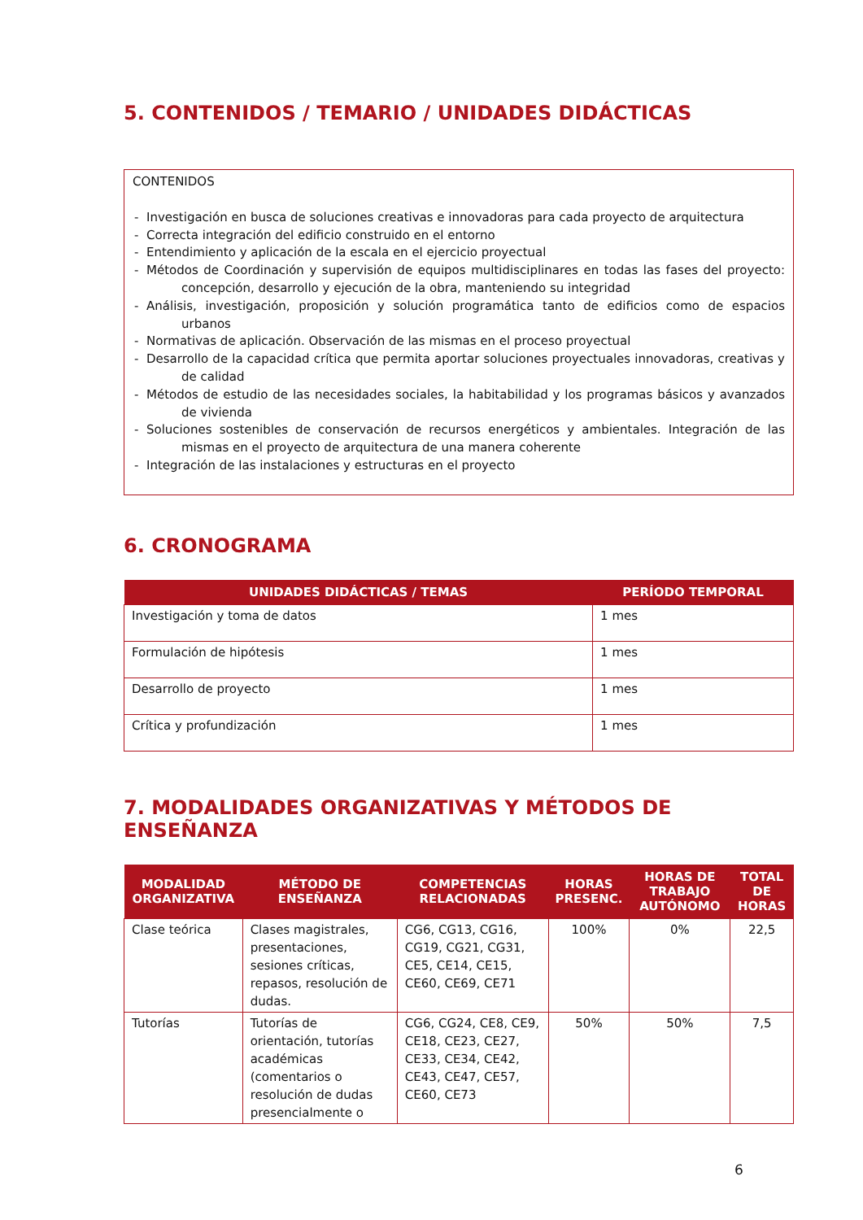5. CONTENIDOS / TEMARIO / UNIDADES DIDÁCTICAS
CONTENIDOS
- Investigación en busca de soluciones creativas e innovadoras para cada proyecto de arquitectura
- Correcta integración del edificio construido en el entorno
- Entendimiento y aplicación de la escala en el ejercicio proyectual
- Métodos de Coordinación y supervisión de equipos multidisciplinares en todas las fases del proyecto: concepción, desarrollo y ejecución de la obra, manteniendo su integridad
- Análisis, investigación, proposición y solución programática tanto de edificios como de espacios urbanos
- Normativas de aplicación. Observación de las mismas en el proceso proyectual
- Desarrollo de la capacidad crítica que permita aportar soluciones proyectuales innovadoras, creativas y de calidad
- Métodos de estudio de las necesidades sociales, la habitabilidad y los programas básicos y avanzados de vivienda
- Soluciones sostenibles de conservación de recursos energéticos y ambientales. Integración de las mismas en el proyecto de arquitectura de una manera coherente
- Integración de las instalaciones y estructuras en el proyecto
6. CRONOGRAMA
| UNIDADES DIDÁCTICAS / TEMAS | PERÍODO TEMPORAL |
| --- | --- |
| Investigación y toma de datos | 1 mes |
| Formulación de hipótesis | 1 mes |
| Desarrollo de proyecto | 1 mes |
| Crítica y profundización | 1 mes |
7. MODALIDADES ORGANIZATIVAS Y MÉTODOS DE ENSEÑANZA
| MODALIDAD ORGANIZATIVA | MÉTODO DE ENSEÑANZA | COMPETENCIAS RELACIONADAS | HORAS PRESENC. | HORAS DE TRABAJO AUTÓNOMO | TOTAL DE HORAS |
| --- | --- | --- | --- | --- | --- |
| Clase teórica | Clases magistrales, presentaciones, sesiones críticas, repasos, resolución de dudas. | CG6, CG13, CG16, CG19, CG21, CG31, CE5, CE14, CE15, CE60, CE69, CE71 | 100% | 0% | 22,5 |
| Tutorías | Tutorías de orientación, tutorías académicas (comentarios o resolución de dudas presencialmente o | CG6, CG24, CE8, CE9, CE18, CE23, CE27, CE33, CE34, CE42, CE43, CE47, CE57, CE60, CE73 | 50% | 50% | 7,5 |
6